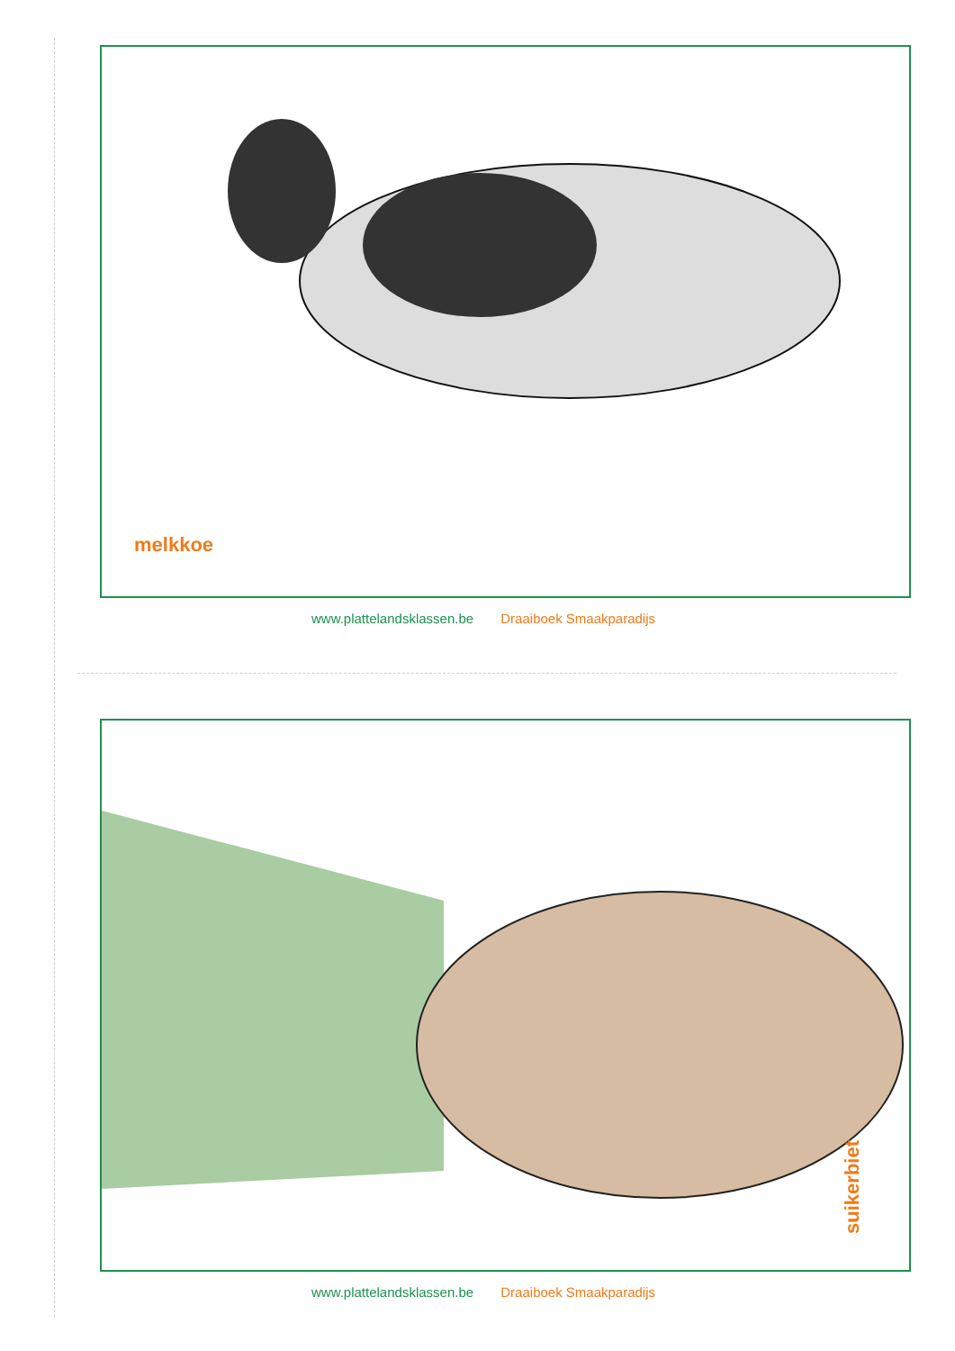melkkoe
www.plattelandsklassen.be Draaiboek Smaakparadijs
suikerbiet
www.plattelandsklassen.be Draaiboek Smaakparadijs